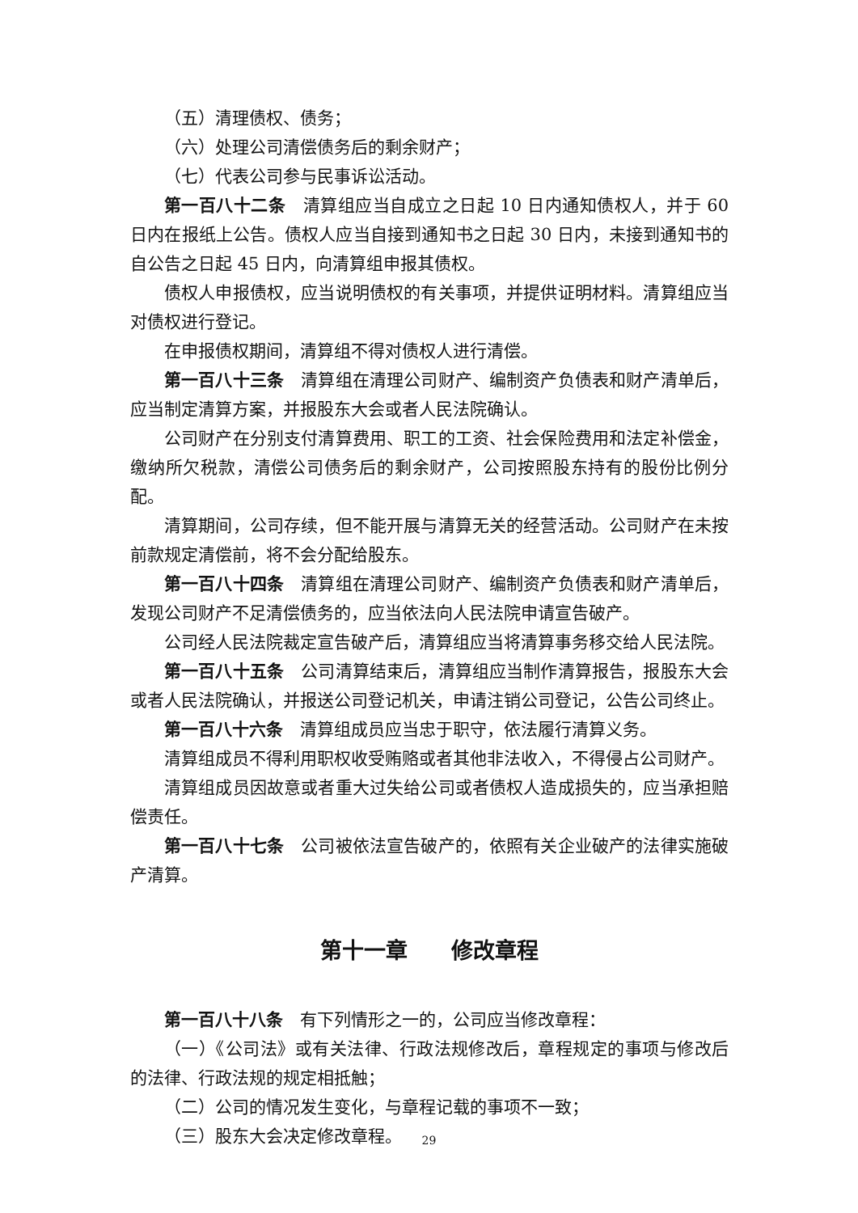（五）清理债权、债务；
（六）处理公司清偿债务后的剩余财产；
（七）代表公司参与民事诉讼活动。
第一百八十二条　清算组应当自成立之日起 10 日内通知债权人，并于 60 日内在报纸上公告。债权人应当自接到通知书之日起 30 日内，未接到通知书的自公告之日起 45 日内，向清算组申报其债权。
债权人申报债权，应当说明债权的有关事项，并提供证明材料。清算组应当对债权进行登记。
在申报债权期间，清算组不得对债权人进行清偿。
第一百八十三条　清算组在清理公司财产、编制资产负债表和财产清单后，应当制定清算方案，并报股东大会或者人民法院确认。
公司财产在分别支付清算费用、职工的工资、社会保险费用和法定补偿金，缴纳所欠税款，清偿公司债务后的剩余财产，公司按照股东持有的股份比例分配。
清算期间，公司存续，但不能开展与清算无关的经营活动。公司财产在未按前款规定清偿前，将不会分配给股东。
第一百八十四条　清算组在清理公司财产、编制资产负债表和财产清单后，发现公司财产不足清偿债务的，应当依法向人民法院申请宣告破产。
公司经人民法院裁定宣告破产后，清算组应当将清算事务移交给人民法院。
第一百八十五条　公司清算结束后，清算组应当制作清算报告，报股东大会或者人民法院确认，并报送公司登记机关，申请注销公司登记，公告公司终止。
第一百八十六条　清算组成员应当忠于职守，依法履行清算义务。
清算组成员不得利用职权收受贿赂或者其他非法收入，不得侵占公司财产。
清算组成员因故意或者重大过失给公司或者债权人造成损失的，应当承担赔偿责任。
第一百八十七条　公司被依法宣告破产的，依照有关企业破产的法律实施破产清算。
第十一章　　修改章程
第一百八十八条　有下列情形之一的，公司应当修改章程：
（一）《公司法》或有关法律、行政法规修改后，章程规定的事项与修改后的法律、行政法规的规定相抵触；
（二）公司的情况发生变化，与章程记载的事项不一致；
（三）股东大会决定修改章程。
29